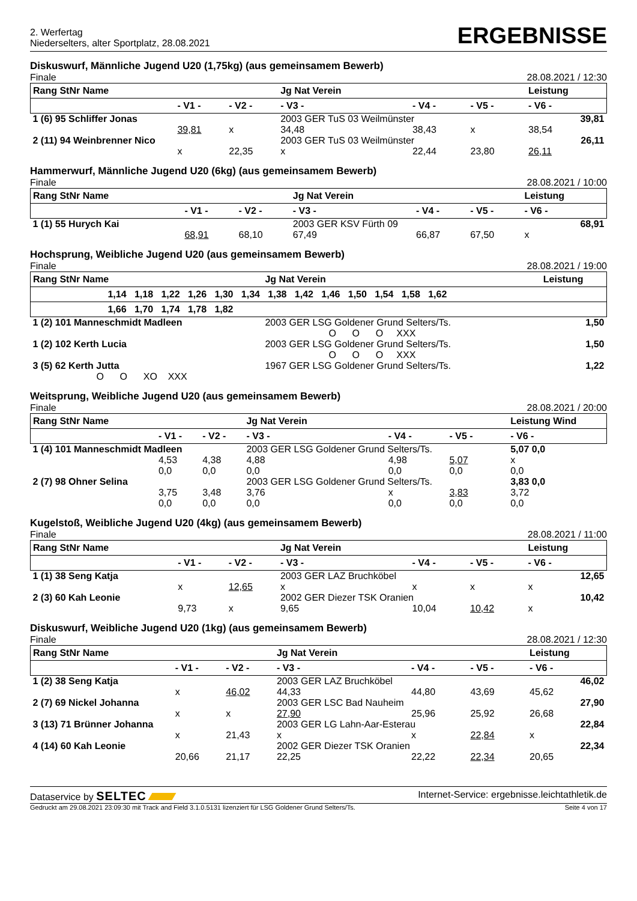2. Werfertag
Niederselters, alter Sportplatz, 28.08.2021
ERGEBNISSE
Diskuswurf, Männliche Jugend U20 (1,75kg) (aus gemeinsamem Bewerb)
Finale 28.08.2021 / 12:30
| Rang StNr Name | | | Jg Nat Verein | | | Leistung |
| --- | --- | --- | --- | --- | --- | --- |
| | - V1 - | - V2 - | - V3 - | - V4 - | - V5 - | - V6 - |
| 1 (6) 95 Schliffer Jonas | | | 2003 GER TuS 03 Weilmünster | | | 39,81 |
| | 39,81 | x | 34,48 | 38,43 | x | 38,54 |
| 2 (11) 94 Weinbrenner Nico | | | 2003 GER TuS 03 Weilmünster | | | 26,11 |
| | x | 22,35 | x | 22,44 | 23,80 | 26,11 |
Hammerwurf, Männliche Jugend U20 (6kg) (aus gemeinsamem Bewerb)
Finale 28.08.2021 / 10:00
| Rang StNr Name | | | Jg Nat Verein | | | Leistung |
| --- | --- | --- | --- | --- | --- | --- |
| | - V1 - | - V2 - | - V3 - | - V4 - | - V5 - | - V6 - |
| 1 (1) 55 Hurych Kai | | | 2003 GER KSV Fürth 09 | | | 68,91 |
| | 68,91 | 68,10 | 67,49 | 66,87 | 67,50 | x |
Hochsprung, Weibliche Jugend U20 (aus gemeinsamem Bewerb)
Finale 28.08.2021 / 19:00
| Rang StNr Name | Jg Nat Verein | Leistung |
| --- | --- | --- |
| 1,14 1,18 1,22 1,26 1,30 1,34 1,38 1,42 1,46 1,50 1,54 1,58 1,62 | | |
| 1,66 1,70 1,74 1,78 1,82 | | |
| 1 (2) 101 Manneschmidt Madleen | 2003 GER LSG Goldener Grund Selters/Ts. | 1,50 |
| | O O O XXX | |
| 1 (2) 102 Kerth Lucia | 2003 GER LSG Goldener Grund Selters/Ts. | 1,50 |
| | O O O XXX | |
| 3 (5) 62 Kerth Jutta | 1967 GER LSG Goldener Grund Selters/Ts. | 1,22 |
| O O XO XXX | | |
Weitsprung, Weibliche Jugend U20 (aus gemeinsamem Bewerb)
Finale 28.08.2021 / 20:00
| Rang StNr Name | | | Jg Nat Verein | | | Leistung Wind |
| --- | --- | --- | --- | --- | --- | --- |
| | - V1 - | - V2 - | - V3 - | - V4 - | - V5 - | - V6 - |
| 1 (4) 101 Manneschmidt Madleen | | | 2003 GER LSG Goldener Grund Selters/Ts. | | | 5,07 0,0 |
| | 4,53 | 4,38 | 4,88 | 4,98 | 5,07 | x |
| | 0,0 | 0,0 | 0,0 | 0,0 | 0,0 | 0,0 |
| 2 (7) 98 Ohner Selina | | | 2003 GER LSG Goldener Grund Selters/Ts. | | | 3,83 0,0 |
| | 3,75 | 3,48 | 3,76 | x | 3,83 | 3,72 |
| | 0,0 | 0,0 | 0,0 | 0,0 | 0,0 | 0,0 |
Kugelstoß, Weibliche Jugend U20 (4kg) (aus gemeinsamem Bewerb)
Finale 28.08.2021 / 11:00
| Rang StNr Name | | | Jg Nat Verein | | | Leistung |
| --- | --- | --- | --- | --- | --- | --- |
| | - V1 - | - V2 - | - V3 - | - V4 - | - V5 - | - V6 - |
| 1 (1) 38 Seng Katja | | | 2003 GER LAZ Bruchköbel | | | 12,65 |
| | x | 12,65 | x | x | x | x |
| 2 (3) 60 Kah Leonie | | | 2002 GER Diezer TSK Oranien | | | 10,42 |
| | 9,73 | x | 9,65 | 10,04 | 10,42 | x |
Diskuswurf, Weibliche Jugend U20 (1kg) (aus gemeinsamem Bewerb)
Finale 28.08.2021 / 12:30
| Rang StNr Name | | | Jg Nat Verein | | | Leistung |
| --- | --- | --- | --- | --- | --- | --- |
| | - V1 - | - V2 - | - V3 - | - V4 - | - V5 - | - V6 - |
| 1 (2) 38 Seng Katja | | | 2003 GER LAZ Bruchköbel | | | 46,02 |
| | x | 46,02 | 44,33 | 44,80 | 43,69 | 45,62 |
| 2 (7) 69 Nickel Johanna | | | 2003 GER LSC Bad Nauheim | | | 27,90 |
| | x | x | 27,90 | 25,96 | 25,92 | 26,68 |
| 3 (13) 71 Brünner Johanna | | | 2003 GER LG Lahn-Aar-Esterau | | | 22,84 |
| | x | 21,43 | x | x | 22,84 | x |
| 4 (14) 60 Kah Leonie | | | 2002 GER Diezer TSK Oranien | | | 22,34 |
| | 20,66 | 21,17 | 22,25 | 22,22 | 22,34 | 20,65 |
Dataservice by SELTEC Internet-Service: ergebnisse.leichtathletik.de
Gedruckt am 29.08.2021 23:09:30 mit Track and Field 3.1.0.5131 lizenziert für LSG Goldener Grund Selters/Ts. Seite 4 von 17